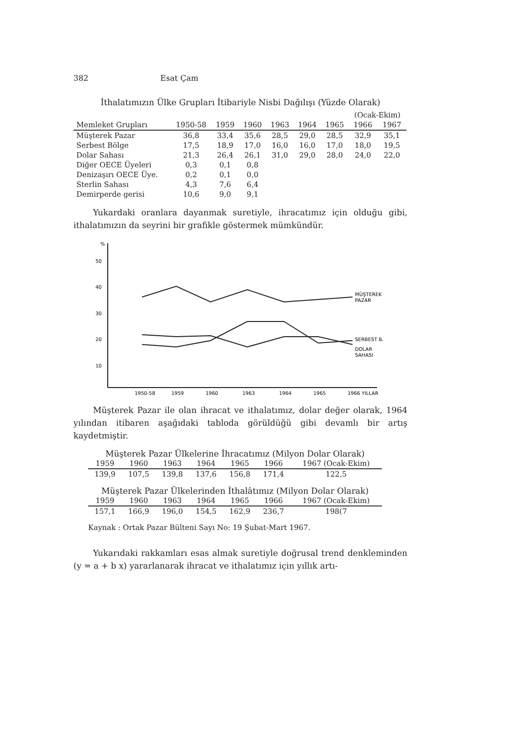382 Esat Çam
İthalatımızın Ülke Grupları İtibariyle Nisbi Dağılışı (Yüzde Olarak)
| | | | | | | | (Ocak-Ekim) | |
| --- | --- | --- | --- | --- | --- | --- | --- | --- |
| Memleket Grupları | 1950-58 | 1959 | 1960 | 1963 | 1964 | 1965 | 1966 | 1967 |
| Müşterek Pazar | 36,8 | 33,4 | 35,6 | 28,5 | 29,0 | 28,5 | 32,9 | 35,1 |
| Serbest Bölge | 17,5 | 18,9 | 17,0 | 16,0 | 16,0 | 17,0 | 18,0 | 19,5 |
| Dolar Sahası | 21,3 | 26,4 | 26,1 | 31,0 | 29,0 | 28,0 | 24,0 | 22,0 |
| Diğer OECE Üyeleri | 0,3 | 0,1 | 0,8 | | | | | |
| Denizaşırı OECE Üye. | 0,2 | 0,1 | 0,0 | | | | | |
| Sterlin Sahası | 4,3 | 7,6 | 6,4 | | | | | |
| Demirperde gerisi | 10,6 | 9,0 | 9,1 | | | | | |
Yukardaki oranlara dayanmak suretiyle, ihracatımız için olduğu gibi, ithalatımızın da seyrini bir grafikle göstermek mümkündür.
%
50
40
30
20
10
MÜŞTEREK
PAZAR
SERBEST B.
DOLAR
SAHASI
1950-58
1959
1960
1963
1964
1965
1966 YILLAR
Müşterek Pazar ile olan ihracat ve ithalatımız, dolar değer olarak, 1964 yılından itibaren aşağıdaki tabloda görüldüğü gibi devamlı bir artış kaydetmiştir.
Müşterek Pazar Ülkelerine İhracatımız (Milyon Dolar Olarak)
| 1959 | 1960 | 1963 | 1964 | 1965 | 1966 | 1967 (Ocak-Ekim) |
| --- | --- | --- | --- | --- | --- | --- |
| 139,9 | 107,5 | 139,8 | 137,6 | 156,8 | 171,4 | 122,5 |
Müşterek Pazar Ülkelerinden İthalâtımız (Milyon Dolar Olarak)
| 1959 | 1960 | 1963 | 1964 | 1965 | 1966 | 1967 (Ocak-Ekim) |
| --- | --- | --- | --- | --- | --- | --- |
| 157,1 | 166,9 | 196,0 | 154,5 | 162,9 | 236,7 | 198(7 |
Kaynak : Ortak Pazar Bülteni Sayı No: 19 Şubat-Mart 1967.
Yukarıdaki rakkamları esas almak suretiyle doğrusal trend denkleminden (y = a + b x) yararlanarak ihracat ve ithalatımız için yıllık artı-